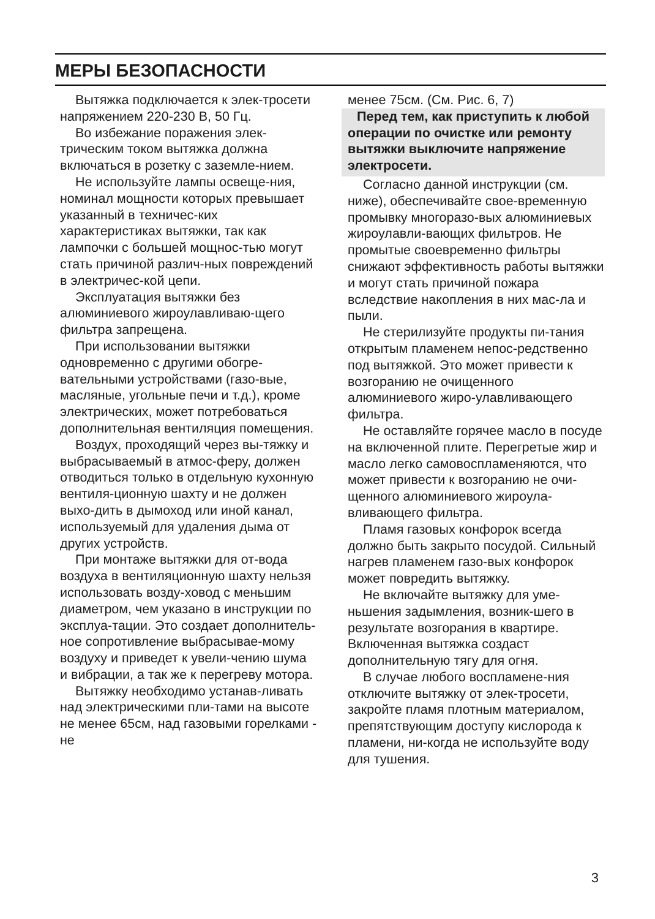МЕРЫ БЕЗОПАСНОСТИ
Вытяжка подключается к элек-тросети напряжением 220-230 В, 50 Гц.
Во избежание поражения элек-трическим током вытяжка должна включаться в розетку с заземле-нием.
Не используйте лампы освеще-ния, номинал мощности которых превышает указанный в техничес-ких характеристиках вытяжки, так как лампочки с большей мощнос-тью могут стать причиной различ-ных повреждений в электричес-кой цепи.
Эксплуатация вытяжки без алюминиевого жироулавливаю-щего фильтра запрещена.
При использовании вытяжки одновременно с другими обогре-вательными устройствами (газо-вые, масляные, угольные печи и т.д.), кроме электрических, может потребоваться дополнительная вентиляция помещения.
Воздух, проходящий через вы-тяжку и выбрасываемый в атмос-феру, должен отводиться только в отдельную кухонную вентиля-ционную шахту и не должен выхо-дить в дымоход или иной канал, используемый для удаления дыма от других устройств.
При монтаже вытяжки для от-вода воздуха в вентиляционную шахту нельзя использовать возду-ховод с меньшим диаметром, чем указано в инструкции по эксплуа-тации. Это создает дополнитель-ное сопротивление выбрасывае-мому воздуху и приведет к увели-чению шума и вибрации, а так же к перегреву мотора.
Вытяжку необходимо устанав-ливать над электрическими пли-тами на высоте не менее 65см, над газовыми горелками - не
менее 75см. (См. Рис. 6, 7)
Перед тем, как приступить к любой операции по очистке или ремонту вытяжки выключите напряжение электросети.
Согласно данной инструкции (см. ниже), обеспечивайте свое-временную промывку многоразо-вых алюминиевых жироулавли-вающих фильтров. Не промытые своевременно фильтры снижают эффективность работы вытяжки и могут стать причиной пожара вследствие накопления в них мас-ла и пыли.
Не стерилизуйте продукты пи-тания открытым пламенем непос-редственно под вытяжкой. Это может привести к возгоранию не очищенного алюминиевого жиро-улавливающего фильтра.
Не оставляйте горячее масло в посуде на включенной плите. Перегретые жир и масло легко самовоспламеняются, что может привести к возгоранию не очи-щенного алюминиевого жироула-вливающего фильтра.
Пламя газовых конфорок всегда должно быть закрыто посудой. Сильный нагрев пламенем газо-вых конфорок может повредить вытяжку.
Не включайте вытяжку для уме-ньшения задымления, возник-шего в результате возгорания в квартире. Включенная вытяжка создаст дополнительную тягу для огня.
В случае любого воспламене-ния отключите вытяжку от элек-тросети, закройте пламя плотным материалом, препятствующим доступу кислорода к пламени, ни-когда не используйте воду для тушения.
3